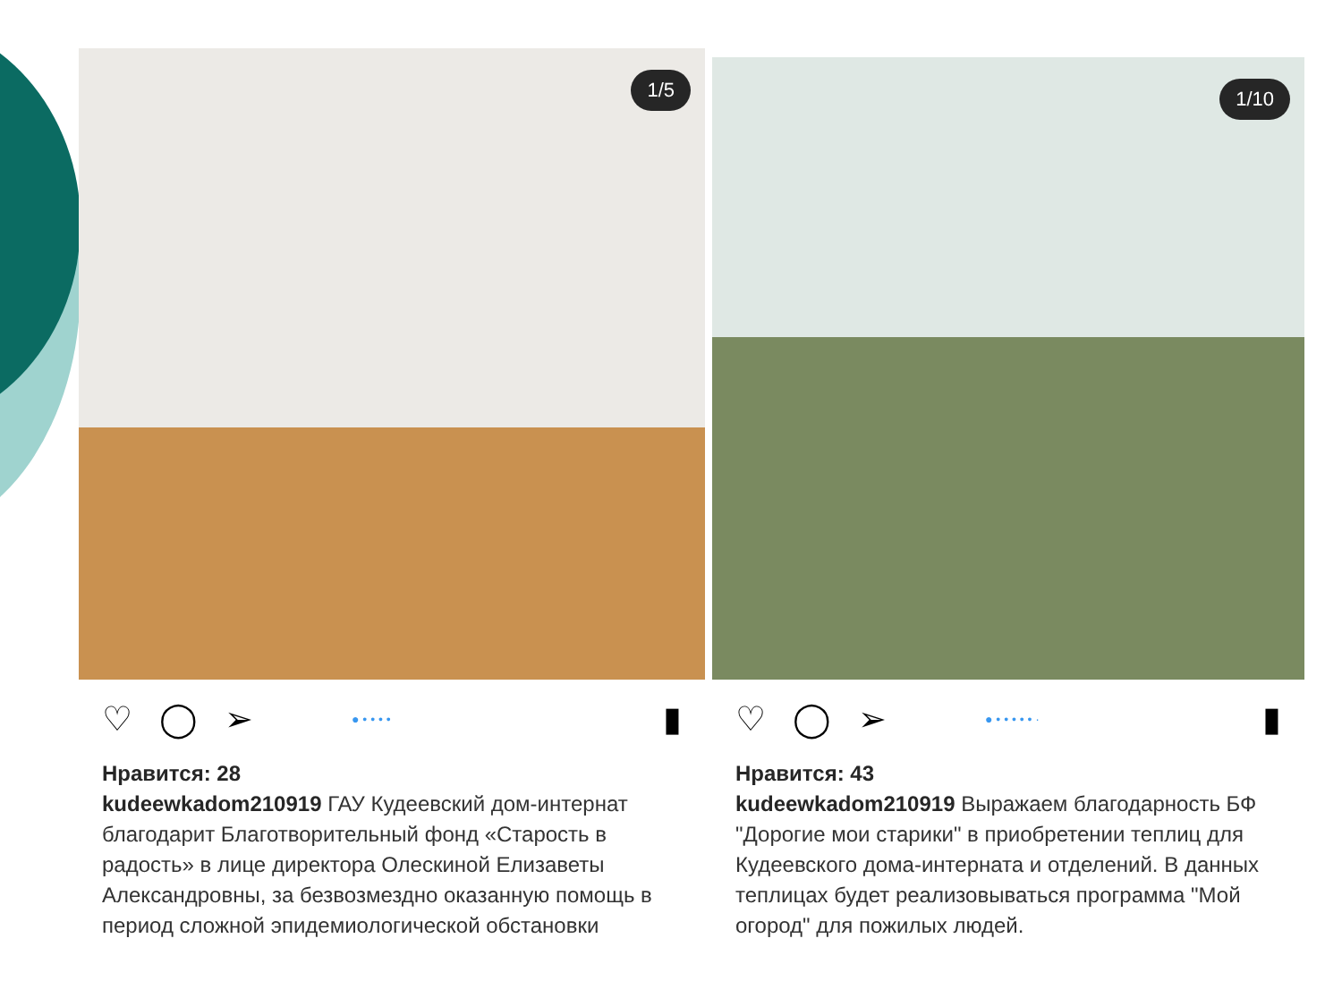1/5
♡ ◯ ➢ ● • • • • ▮
Нравится: 28
kudeewkadom210919 ГАУ Кудеевский дом-интернат благодарит Благотворительный фонд «Старость в радость» в лице директора Олескиной Елизаветы Александровны, за безвозмездно оказанную помощь в период сложной эпидемиологической обстановки
1/10
♡ ◯ ➢ ● • • • • • · ▮
Нравится: 43
kudeewkadom210919 Выражаем благодарность БФ "Дорогие мои старики" в приобретении теплиц для Кудеевского дома-интерната и отделений. В данных теплицах будет реализовываться программа "Мой огород" для пожилых людей.